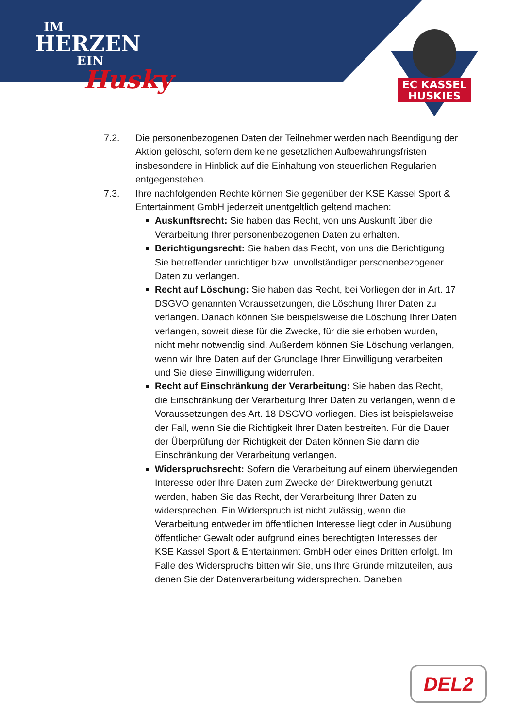IM
HERZEN
EIN
Husky
EC KASSEL
HUSKIES
7.2. Die personenbezogenen Daten der Teilnehmer werden nach Beendigung der Aktion gelöscht, sofern dem keine gesetzlichen Aufbewahrungsfristen insbesondere in Hinblick auf die Einhaltung von steuerlichen Regularien entgegenstehen.
7.3. Ihre nachfolgenden Rechte können Sie gegenüber der KSE Kassel Sport & Entertainment GmbH jederzeit unentgeltlich geltend machen:
Auskunftsrecht: Sie haben das Recht, von uns Auskunft über die Verarbeitung Ihrer personenbezogenen Daten zu erhalten.
Berichtigungsrecht: Sie haben das Recht, von uns die Berichtigung Sie betreffender unrichtiger bzw. unvollständiger personenbezogener Daten zu verlangen.
Recht auf Löschung: Sie haben das Recht, bei Vorliegen der in Art. 17 DSGVO genannten Voraussetzungen, die Löschung Ihrer Daten zu verlangen. Danach können Sie beispielsweise die Löschung Ihrer Daten verlangen, soweit diese für die Zwecke, für die sie erhoben wurden, nicht mehr notwendig sind. Außerdem können Sie Löschung verlangen, wenn wir Ihre Daten auf der Grundlage Ihrer Einwilligung verarbeiten und Sie diese Einwilligung widerrufen.
Recht auf Einschränkung der Verarbeitung: Sie haben das Recht, die Einschränkung der Verarbeitung Ihrer Daten zu verlangen, wenn die Voraussetzungen des Art. 18 DSGVO vorliegen. Dies ist beispielsweise der Fall, wenn Sie die Richtigkeit Ihrer Daten bestreiten. Für die Dauer der Überprüfung der Richtigkeit der Daten können Sie dann die Einschränkung der Verarbeitung verlangen.
Widerspruchsrecht: Sofern die Verarbeitung auf einem überwiegenden Interesse oder Ihre Daten zum Zwecke der Direktwerbung genutzt werden, haben Sie das Recht, der Verarbeitung Ihrer Daten zu widersprechen. Ein Widerspruch ist nicht zulässig, wenn die Verarbeitung entweder im öffentlichen Interesse liegt oder in Ausübung öffentlicher Gewalt oder aufgrund eines berechtigten Interesses der KSE Kassel Sport & Entertainment GmbH oder eines Dritten erfolgt. Im Falle des Widerspruchs bitten wir Sie, uns Ihre Gründe mitzuteilen, aus denen Sie der Datenverarbeitung widersprechen. Daneben
DEL2